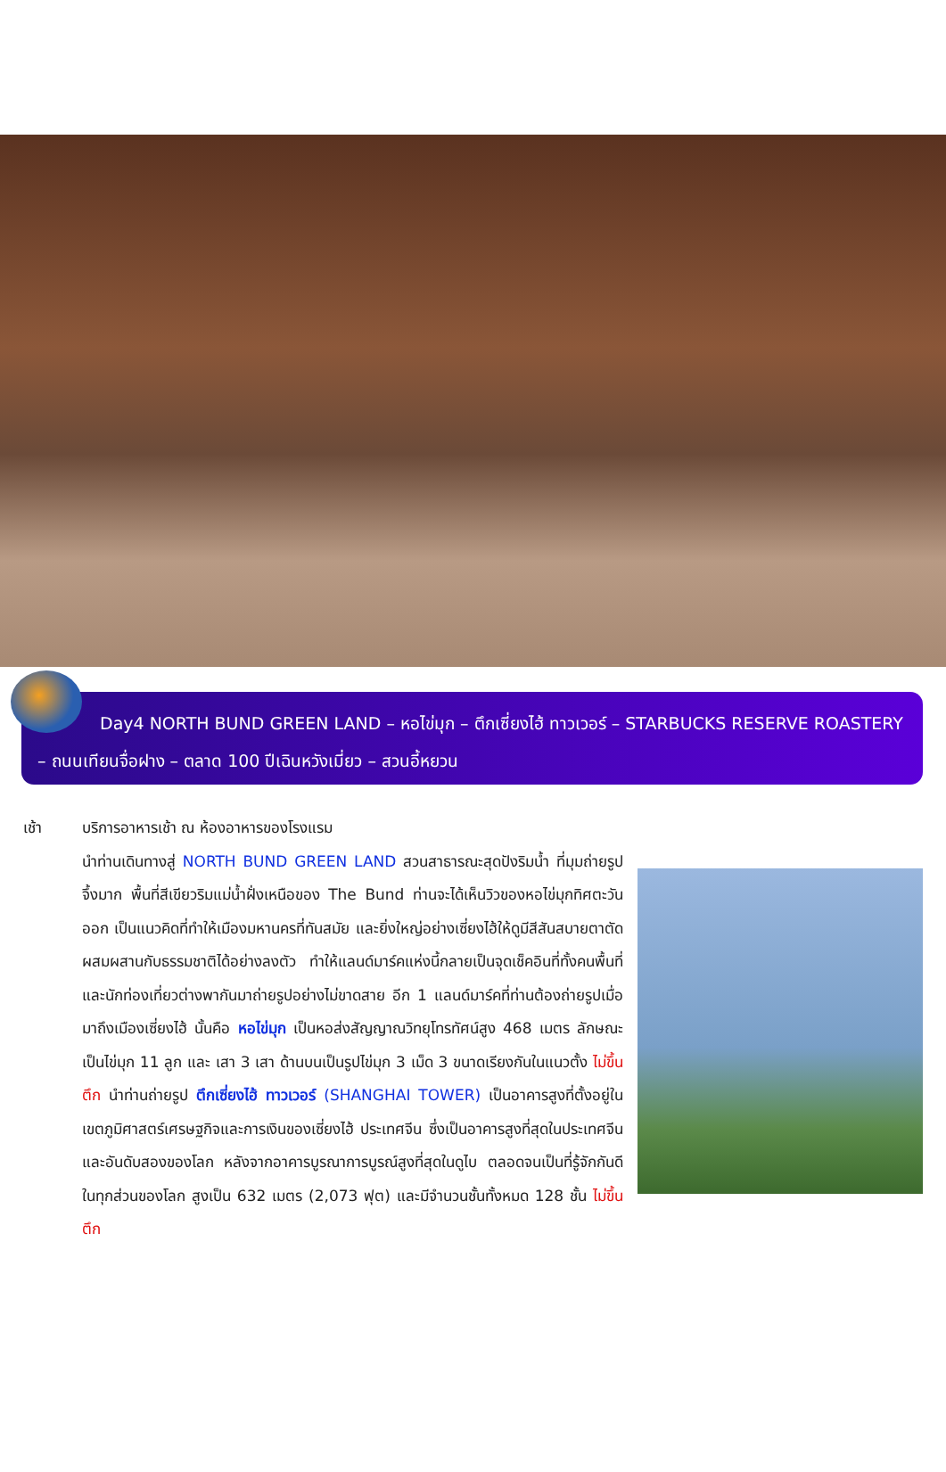Day4 NORTH BUND GREEN LAND – หอไข่มุก – ตึกเซี่ยงไฮ้ ทาวเวอร์ – STARBUCKS RESERVE ROASTERY – ถนนเทียนจื่อฝาง – ตลาด 100 ปีเฉินหวังเมี่ยว – สวนอี้หยวน
เช้า บริการอาหารเช้า ณ ห้องอาหารของโรงแรม
นำท่านเดินทางสู่ NORTH BUND GREEN LAND สวนสาธารณะสุดปังริมน้ำ ที่มุมถ่ายรูปจึ้งมาก พื้นที่สีเขียวริมแม่น้ำฝั่งเหนือของ The Bund ท่านจะได้เห็นวิวของหอไข่มุกทิศตะวันออก เป็นแนวคิดที่ทำให้เมืองมหานครที่ทันสมัย และยิ่งใหญ่อย่างเซี่ยงไฮ้ให้ดูมีสีสันสบายตาตัดผสมผสานกับธรรมชาติได้อย่างลงตัว ทำให้แลนด์มาร์คแห่งนี้กลายเป็นจุดเช็คอินที่ทั้งคนพื้นที่ และนักท่องเที่ยวต่างพากันมาถ่ายรูปอย่างไม่ขาดสาย อีก 1 แลนด์มาร์คที่ท่านต้องถ่ายรูปเมื่อมาถึงเมืองเซี่ยงไฮ้ นั้นคือ หอไข่มุก เป็นหอส่งสัญญาณวิทยุโทรทัศน์สูง 468 เมตร ลักษณะเป็นไข่มุก 11 ลูก และ เสา 3 เสา ด้านบนเป็นรูปไข่มุก 3 เม็ด 3 ขนาดเรียงกันในแนวตั้ง ไม่ขึ้นตึก นำท่านถ่ายรูป ตึกเซี่ยงไฮ้ ทาวเวอร์ (SHANGHAI TOWER) เป็นอาคารสูงที่ตั้งอยู่ในเขตภูมิศาสตร์เศรษฐกิจและการเงินของเซี่ยงไฮ้ ประเทศจีน ซึ่งเป็นอาคารสูงที่สุดในประเทศจีนและอันดับสองของโลก หลังจากอาคารบูรณาการบูรณ์สูงที่สุดในดูไบ ตลอดจนเป็นที่รู้จักกันดีในทุกส่วนของโลก สูงเป็น 632 เมตร (2,073 ฟุต) และมีจำนวนชั้นทั้งหมด 128 ชั้น ไม่ขึ้นตึก